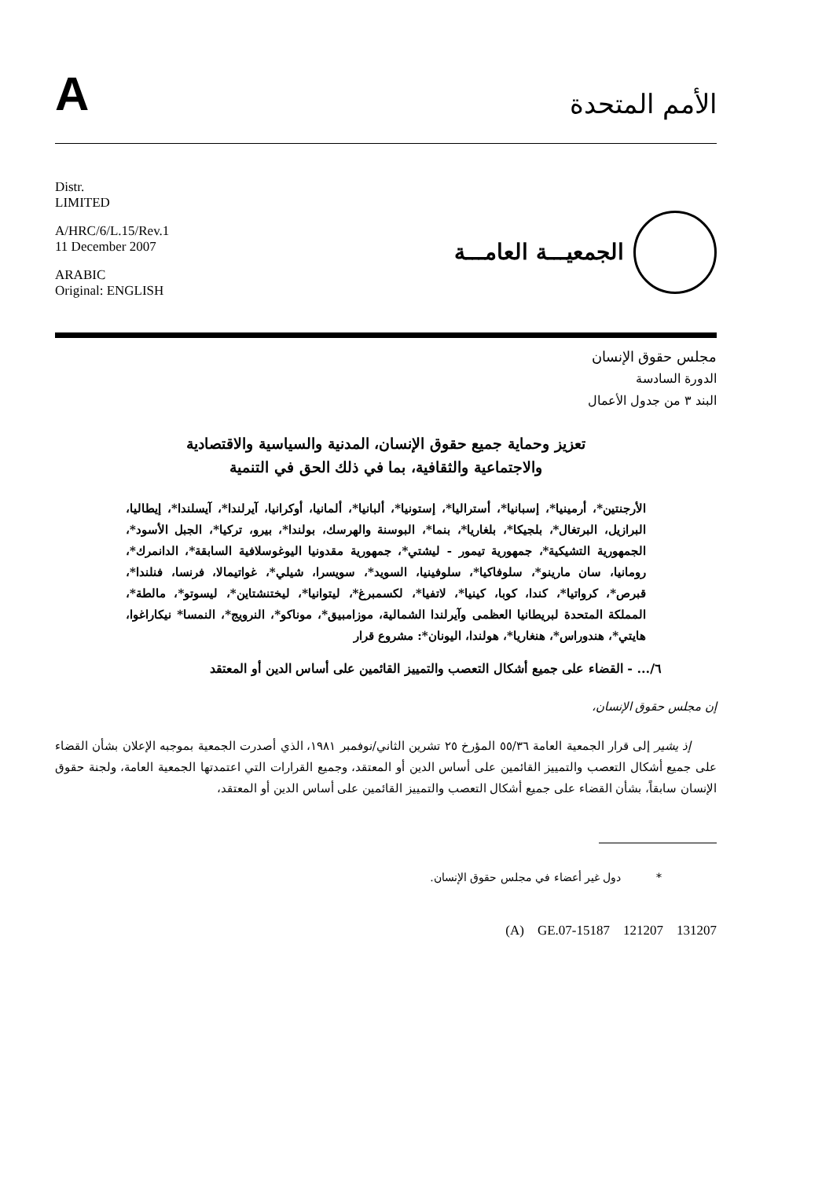A
الأمم المتحدة
Distr.
LIMITED
A/HRC/6/L.15/Rev.1
11 December 2007
ARABIC
Original: ENGLISH
الجمعيـــة العامـــة
مجلس حقوق الإنسان
الدورة السادسة
البند ٣ من جدول الأعمال
تعزيز وحماية جميع حقوق الإنسان، المدنية والسياسية والاقتصادية
والاجتماعية والثقافية، بما في ذلك الحق في التنمية
الأرجنتين*، أرمينيا*، إسبانيا*، أستراليا*، إستونيا*، ألبانيا*، ألمانيا، أوكرانيا، آيرلندا*، آيسلندا*، إيطاليا، البرازيل، البرتغال*، بلجيكا*، بلغاريا*، بنما*، البوسنة والهرسك، بولندا*، بيرو، تركيا*، الجبل الأسود*، الجمهورية التشيكية*، جمهورية تيمور - ليشتي*، جمهورية مقدونيا اليوغوسلافية السابقة*، الدانمرك*، رومانيا، سان مارينو*، سلوفاكيا*، سلوفينيا، السويد*، سويسرا، شيلي*، غواتيمالا، فرنسا، فنلندا*، قبرص*، كرواتيا*، كندا، كوبا، كينيا*، لاتفيا*، لكسمبرغ*، ليتوانيا*، ليختنشتاين*، ليسوتو*، مالطة*، المملكة المتحدة لبريطانيا العظمى وآيرلندا الشمالية، موزامبيق*، موناكو*، النرويج*، النمسا* نيكاراغوا، هايتي*، هندوراس*، هنغاريا*، هولندا، اليونان*: مشروع قرار
٦/... - القضاء على جميع أشكال التعصب والتمييز القائمين على أساس الدين أو المعتقد
إن مجلس حقوق الإنسان،
إذ يشير إلى قرار الجمعية العامة ٥٥/٣٦ المؤرخ ٢٥ تشرين الثاني/نوفمبر ١٩٨١، الذي أصدرت الجمعية بموجبه الإعلان بشأن القضاء على جميع أشكال التعصب والتمييز القائمين على أساس الدين أو المعتقد، وجميع القرارات التي اعتمدتها الجمعية العامة، ولجنة حقوق الإنسان سابقاً، بشأن القضاء على جميع أشكال التعصب والتمييز القائمين على أساس الدين أو المعتقد،
* دول غير أعضاء في مجلس حقوق الإنسان.
(A) GE.07-15187 121207 131207